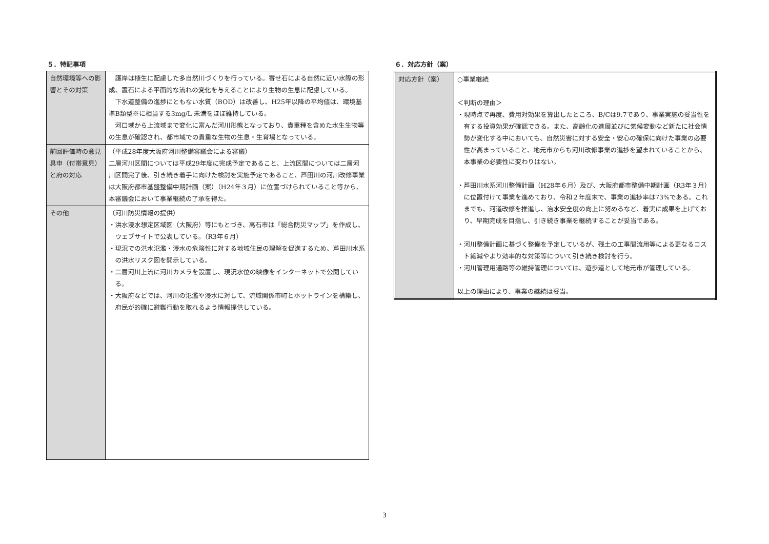５．特記事項
| 自然環境等への影響とその対策 | 護岸は植生に配慮した多自然川づくりを行っている。寄せ石による自然に近い水際の形成、置石による平面的な流れの変化を与えることにより生物の生息に配慮している。 下水道整備の進捗にともない水質（BOD）は改善し、H25年以降の平均値は、環境基準B類型※に相当する3mg/L 未満をほぼ維持している。 河口域から上流域まで変化に富んだ河川形態となっており、貴重種を含めた水生生物等の生息が確認され、都市域での貴重な生物の生息・生育場となっている。 |
| 前回評価時の意見具申（付帯意見）と府の対応 | （平成28年度大阪府河川整備審議会による審議） 二層河川区間については平成29年度に完成予定であること、上流区間については二層河川区間完了後、引き続き着手に向けた検討を実施予定であること、芦田川の河川改修事業は大阪府都市基盤整備中期計画（案）（H24年３月）に位置づけられていること等から、本審議会において事業継続の了承を得た。 |
| その他 | （河川防災情報の提供） ・洪水浸水想定区域図（大阪府）等にもとづき、高石市は「総合防災マップ」を作成し、ウェブサイトで公表している。（R3年６月） ・現況での洪水氾濫・浸水の危険性に対する地域住民の理解を促進するため、芦田川水系の洪水リスク図を開示している。 ・二層河川上流に河川カメラを設置し、現況水位の映像をインターネットで公開している。 ・大阪府などでは、河川の氾濫や浸水に対して、流域関係市町とホットラインを構築し、府民が的確に避難行動を取れるよう情報提供している。 |
６．対応方針（案）
| 対応方針（案） | ○事業継続 ＜判断の理由＞ ・現時点で再度、費用対効果を算出したところ、B/Cは9.7であり、事業実施の妥当性を有する投資効果が確認できる。また、高齢化の進展並びに気候変動など新たに社会情勢が変化する中においても、自然災害に対する安全・安心の確保に向けた事業の必要性が高まっていること、地元市からも河川改修事業の進捗を望まれていることから、本事業の必要性に変わりはない。 ・芦田川水系河川整備計画（H28年６月）及び、大阪府都市整備中期計画（R3年３月）に位置付けて事業を進めており、令和２年度末で、事業の進捗率は73%である。これまでも、河道改修を推進し、治水安全度の向上に努めるなど、着実に成果を上げており、早期完成を目指し、引き続き事業を継続することが妥当である。 ・河川整備計画に基づく整備を予定しているが、残土の工事間流用等による更なるコスト縮減やより効率的な対策等について引き続き検討を行う。 ・河川管理用通路等の維持管理については、遊歩道として地元市が管理している。 以上の理由により、事業の継続は妥当。 |
3